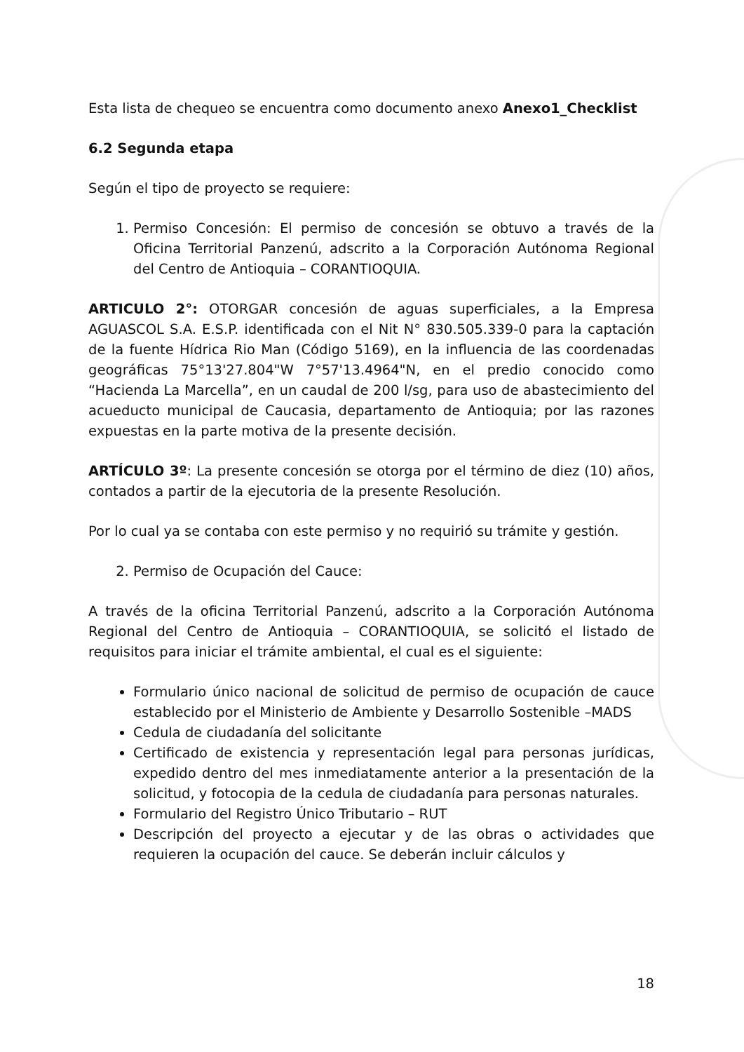Esta lista de chequeo se encuentra como documento anexo Anexo1_Checklist
6.2 Segunda etapa
Según el tipo de proyecto se requiere:
1. Permiso Concesión: El permiso de concesión se obtuvo a través de la Oficina Territorial Panzenú, adscrito a la Corporación Autónoma Regional del Centro de Antioquia – CORANTIOQUIA.
ARTICULO 2°: OTORGAR concesión de aguas superficiales, a la Empresa AGUASCOL S.A. E.S.P. identificada con el Nit N° 830.505.339-0 para la captación de la fuente Hídrica Rio Man (Código 5169), en la influencia de las coordenadas geográficas 75°13'27.804"W 7°57'13.4964"N, en el predio conocido como “Hacienda La Marcella”, en un caudal de 200 l/sg, para uso de abastecimiento del acueducto municipal de Caucasia, departamento de Antioquia; por las razones expuestas en la parte motiva de la presente decisión.
ARTÍCULO 3º: La presente concesión se otorga por el término de diez (10) años, contados a partir de la ejecutoria de la presente Resolución.
Por lo cual ya se contaba con este permiso y no requirió su trámite y gestión.
2. Permiso de Ocupación del Cauce:
A través de la oficina Territorial Panzenú, adscrito a la Corporación Autónoma Regional del Centro de Antioquia – CORANTIOQUIA, se solicitó el listado de requisitos para iniciar el trámite ambiental, el cual es el siguiente:
Formulario único nacional de solicitud de permiso de ocupación de cauce establecido por el Ministerio de Ambiente y Desarrollo Sostenible –MADS
Cedula de ciudadanía del solicitante
Certificado de existencia y representación legal para personas jurídicas, expedido dentro del mes inmediatamente anterior a la presentación de la solicitud, y fotocopia de la cedula de ciudadanía para personas naturales.
Formulario del Registro Único Tributario – RUT
Descripción del proyecto a ejecutar y de las obras o actividades que requieren la ocupación del cauce. Se deberán incluir cálculos y
18